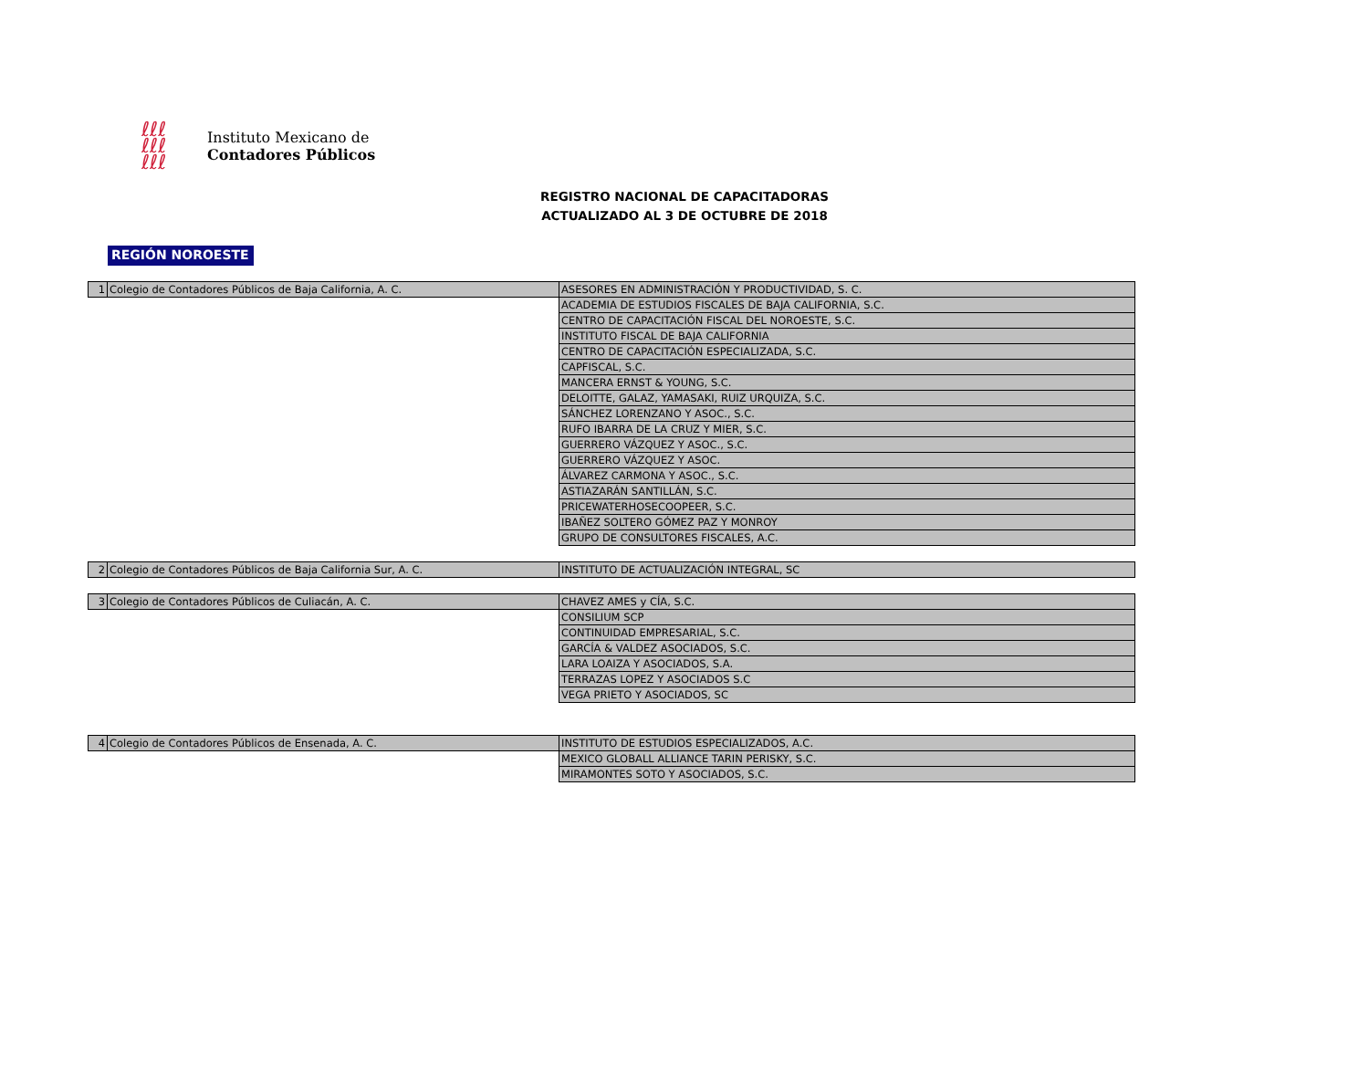ℓℓℓ
ℓℓℓ
ℓℓℓ
Instituto Mexicano de
Contadores Públicos
REGISTRO NACIONAL DE CAPACITADORAS
ACTUALIZADO AL 3 DE OCTUBRE DE 2018
REGIÓN NOROESTE
| 1 | Colegio de Contadores Públicos de Baja California, A. C. | ASESORES EN ADMINISTRACIÓN Y PRODUCTIVIDAD, S. C. |
| | | ACADEMIA DE ESTUDIOS FISCALES DE BAJA CALIFORNIA, S.C. |
| | | CENTRO DE CAPACITACIÓN FISCAL DEL NOROESTE, S.C. |
| | | INSTITUTO FISCAL DE BAJA CALIFORNIA |
| | | CENTRO DE CAPACITACIÓN ESPECIALIZADA, S.C. |
| | | CAPFISCAL, S.C. |
| | | MANCERA ERNST & YOUNG, S.C. |
| | | DELOITTE, GALAZ, YAMASAKI, RUIZ URQUIZA, S.C. |
| | | SÁNCHEZ LORENZANO Y ASOC., S.C. |
| | | RUFO IBARRA DE LA CRUZ Y MIER, S.C. |
| | | GUERRERO VÁZQUEZ Y ASOC., S.C. |
| | | GUERRERO VÁZQUEZ Y ASOC. |
| | | ÁLVAREZ CARMONA Y ASOC., S.C. |
| | | ASTIAZARÁN SANTILLÁN, S.C. |
| | | PRICEWATERHOSECOOPEER, S.C. |
| | | IBAÑEZ SOLTERO GÓMEZ PAZ Y MONROY |
| | | GRUPO DE CONSULTORES FISCALES, A.C. |
| 2 | Colegio de Contadores Públicos de Baja California Sur, A. C. | INSTITUTO DE ACTUALIZACIÓN INTEGRAL, SC |
| 3 | Colegio de Contadores Públicos de Culiacán, A. C. | CHAVEZ AMES y CÍA, S.C. |
| | | CONSILIUM SCP |
| | | CONTINUIDAD EMPRESARIAL, S.C. |
| | | GARCÍA & VALDEZ ASOCIADOS, S.C. |
| | | LARA LOAIZA Y ASOCIADOS, S.A. |
| | | TERRAZAS LOPEZ Y ASOCIADOS S.C |
| | | VEGA PRIETO Y ASOCIADOS, SC |
| 4 | Colegio de Contadores Públicos de Ensenada, A. C. | INSTITUTO DE ESTUDIOS ESPECIALIZADOS, A.C. |
| | | MEXICO GLOBALL ALLIANCE TARIN PERISKY, S.C. |
| | | MIRAMONTES SOTO Y ASOCIADOS, S.C. |